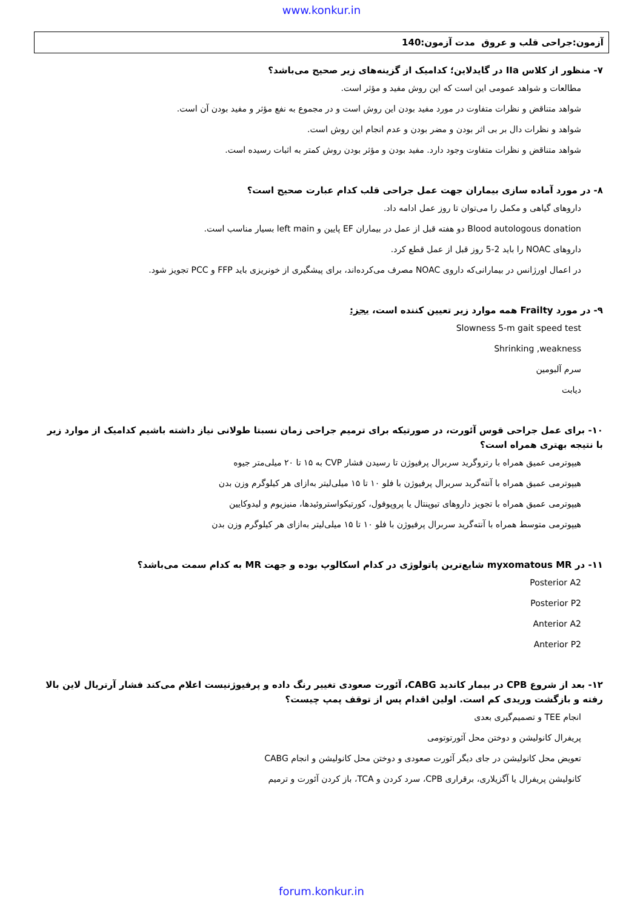www.konkur.in
آزمون:جراحی قلب و عروق مدت آزمون:140
۷- منظور از کلاس IIa در گایدلاین؛ کدامیک از گزینه‌های زیر صحیح می‌باشد؟
مطالعات و شواهد عمومی این است که این روش مفید و مؤثر است.
شواهد متناقض و نظرات متفاوت در مورد مفید بودن این روش است و در مجموع به نفع مؤثر و مفید بودن آن است.
شواهد و نظرات دال بر بی اثر بودن و مضر بودن و عدم انجام این روش است.
شواهد متناقض و نظرات متفاوت وجود دارد. مفید بودن و مؤثر بودن روش کمتر به اثبات رسیده است.
۸- در مورد آماده سازی بیماران جهت عمل جراحی قلب کدام عبارت صحیح است؟
داروهای گیاهی و مکمل را می‌توان تا روز عمل ادامه داد.
Blood autologous donation دو هفته قبل از عمل در بیماران EF پایین و left main بسیار مناسب است.
داروهای NOAC را باید 2-5 روز قبل از عمل قطع کرد.
در اعمال اورژانس در بیمارانی‌که داروی NOAC مصرف می‌کرده‌اند، برای پیشگیری از خونریزی باید FFP و PCC تجویز شود.
۹- در مورد Frailty همه موارد زیر تعیین کننده است، بجز:
Slowness 5-m gait speed test
Shrinking ,weakness
سرم آلبومین
دیابت
۱۰- برای عمل جراحی قوس آئورت، در صورتیکه برای ترمیم جراحی زمان نسبتا طولانی نیاز داشته باشیم کدامیک از موارد زیر با نتیجه بهتری همراه است؟
هیپوترمی عمیق همراه با رتروگرید سربرال پرفیوژن تا رسیدن فشار CVP به ۱۵ تا ۲۰ میلی‌متر جیوه
هیپوترمی عمیق همراه با آنته‌گرید سربرال پرفیوژن با فلو ۱۰ تا ۱۵ میلی‌لیتر به‌ازای هر کیلوگرم وزن بدن
هیپوترمی عمیق همراه با تجویز داروهای تیوپنتال یا پروپوفول، کورتیکواستروئیدها، منیزیوم و لیدوکایین
هیپوترمی متوسط همراه با آنته‌گرید سربرال پرفیوژن با فلو ۱۰ تا ۱۵ میلی‌لیتر به‌ازای هر کیلوگرم وزن بدن
۱۱- در myxomatous MR شایع‌ترین پاتولوژی در کدام اسکالوپ بوده و جهت MR به کدام سمت می‌باشد؟
Posterior A2
Posterior P2
Anterior A2
Anterior P2
۱۲- بعد از شروع CPB در بیمار کاندید CABG، آئورت صعودی تغییر رنگ داده و پرفیوژنیست اعلام می‌کند فشار آرتریال لاین بالا رفته و بازگشت وریدی کم است. اولین اقدام پس از توقف پمپ چیست؟
انجام TEE و تصمیم‌گیری بعدی
پریفرال کانولیشن و دوختن محل آئورتوتومی
تعویض محل کانولیشن در جای دیگر آئورت صعودی و دوختن محل کانولیشن و انجام CABG
کانولیشن پریفرال یا آگزیلاری، برقراری CPB، سرد کردن و TCA، باز کردن آئورت و ترمیم
forum.konkur.in